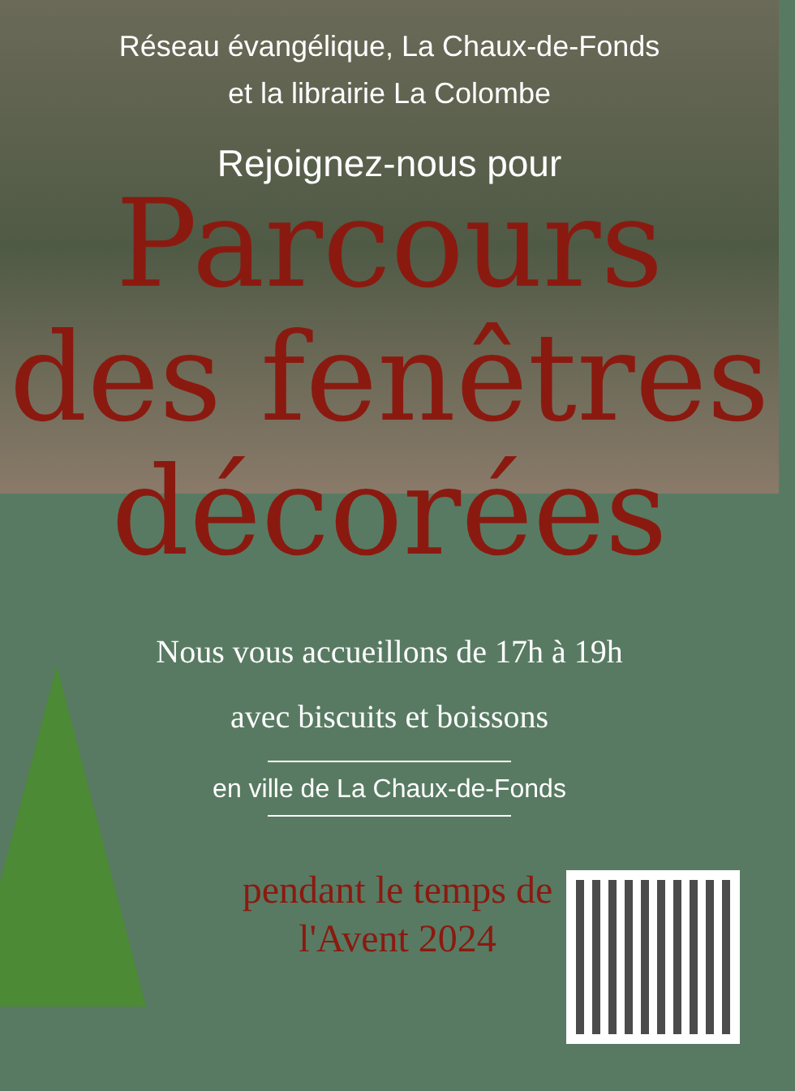Réseau évangélique, La Chaux-de-Fonds
et la librairie La Colombe
Rejoignez-nous pour
Parcours
des fenêtres
décorées
Nous vous accueillons de 17h à 19h
avec biscuits et boissons
en ville de La Chaux-de-Fonds
pendant le temps de l'Avent 2024